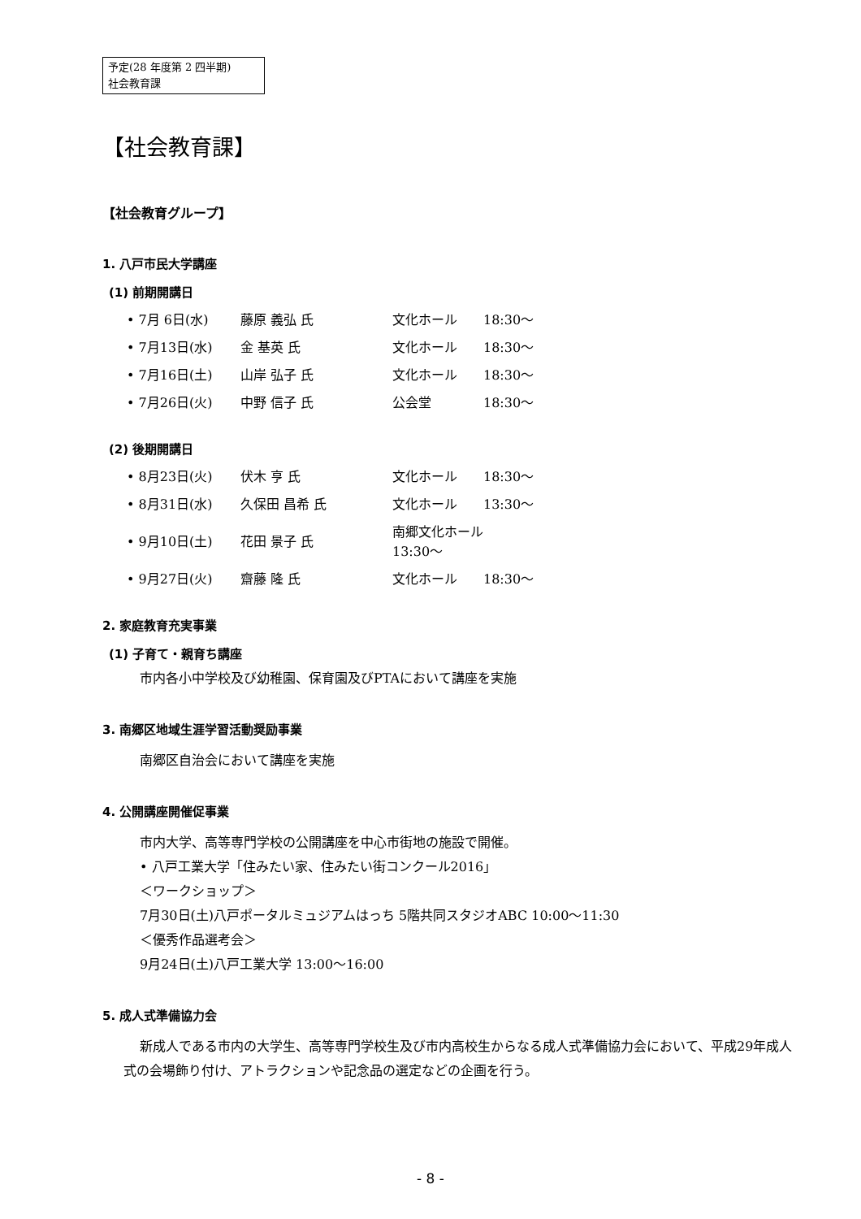予定(28 年度第 2 四半期)
社会教育課
【社会教育課】
【社会教育グループ】
1. 八戸市民大学講座
(1) 前期開講日
| • 7月 6日(水) | 藤原 義弘 氏 | 文化ホール | 18:30〜 |
| • 7月13日(水) | 金 基英 氏 | 文化ホール | 18:30〜 |
| • 7月16日(土) | 山岸 弘子 氏 | 文化ホール | 18:30〜 |
| • 7月26日(火) | 中野 信子 氏 | 公会堂 | 18:30〜 |
(2) 後期開講日
| • 8月23日(火) | 伏木 亨 氏 | 文化ホール | 18:30〜 |
| • 8月31日(水) | 久保田 昌希 氏 | 文化ホール | 13:30〜 |
| • 9月10日(土) | 花田 景子 氏 | 南郷文化ホール 13:30〜 | |
| • 9月27日(火) | 齋藤 隆 氏 | 文化ホール | 18:30〜 |
2. 家庭教育充実事業
(1) 子育て・親育ち講座
市内各小中学校及び幼稚園、保育園及びPTAにおいて講座を実施
3. 南郷区地域生涯学習活動奨励事業
南郷区自治会において講座を実施
4. 公開講座開催促事業
市内大学、高等専門学校の公開講座を中心市街地の施設で開催。
• 八戸工業大学「住みたい家、住みたい街コンクール2016」
＜ワークショップ＞
7月30日(土)八戸ポータルミュジアムはっち 5階共同スタジオABC 10:00〜11:30
＜優秀作品選考会＞
9月24日(土)八戸工業大学 13:00〜16:00
5. 成人式準備協力会
新成人である市内の大学生、高等専門学校生及び市内高校生からなる成人式準備協力会において、平成29年成人式の会場飾り付け、アトラクションや記念品の選定などの企画を行う。
- 8 -